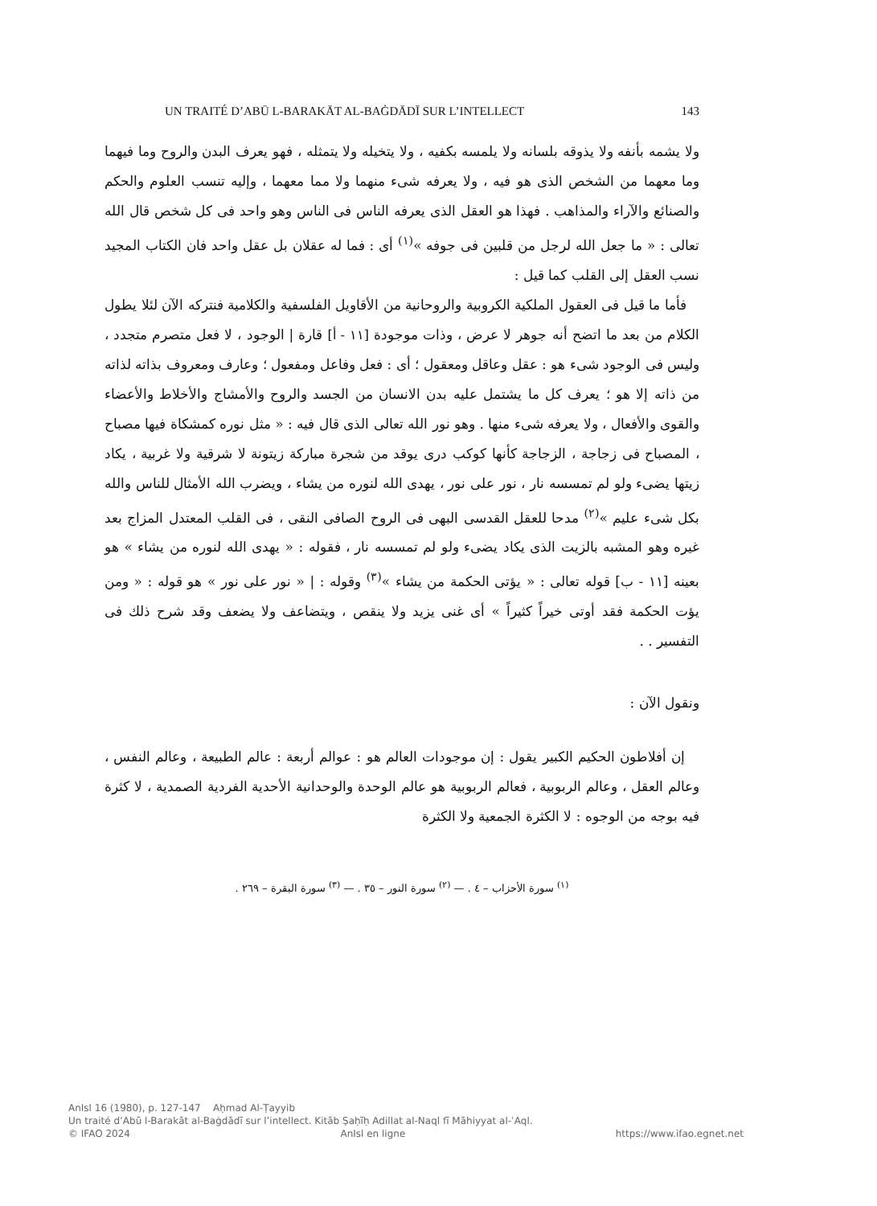UN TRAITÉ D’ABŪ L-BARAKĀT AL-BAĠDĀDĪ SUR L’INTELLECT 143
ولا يشمه بأنفه ولا يذوقه بلسانه ولا يلمسه بكفيه ، ولا يتخيله ولا يتمثله ، فهو يعرف البدن والروح وما فيهما وما معهما من الشخص الذى هو فيه ، ولا يعرفه شىء منهما ولا مما معهما ، وإليه تنسب العلوم والحكم والصنائع والآراء والمذاهب . فهذا هو العقل الذى يعرفه الناس فى الناس وهو واحد فى كل شخص قال الله تعالى : « ما جعل الله لرجل من قلبين فى جوفه »<sup>(١)</sup> أى : فما له عقلان بل عقل واحد فان الكتاب المجيد نسب العقل إلى القلب كما قيل :
فأما ما قيل فى العقول الملكية الكروبية والروحانية من الأقاويل الفلسفية والكلامية فنتركه الآن لئلا يطول الكلام من بعد ما اتضح أنه جوهر لا عرض ، وذات موجودة [١١ - أ] قارة | الوجود ، لا فعل متصرم متجدد ، وليس فى الوجود شىء هو : عقل وعاقل ومعقول ؛ أى : فعل وفاعل ومفعول ؛ وعارف ومعروف بذاته لذاته من ذاته إلا هو ؛ يعرف كل ما يشتمل عليه بدن الانسان من الجسد والروح والأمشاج والأخلاط والأعضاء والقوى والأفعال ، ولا يعرفه شىء منها . وهو نور الله تعالى الذى قال فيه : « مثل نوره كمشكاة فيها مصباح ، المصباح فى زجاجة ، الزجاجة كأنها كوكب درى يوقد من شجرة مباركة زيتونة لا شرقية ولا غربية ، يكاد زيتها يضىء ولو لم تمسسه نار ، نور على نور ، يهدى الله لنوره من يشاء ، ويضرب الله الأمثال للناس والله بكل شىء عليم »<sup>(٢)</sup> مدحا للعقل القدسى البهى فى الروح الصافى النقى ، فى القلب المعتدل المزاج بعد غيره وهو المشبه بالزيت الذى يكاد يضىء ولو لم تمسسه نار ، فقوله : « يهدى الله لنوره من يشاء » هو بعينه [١١ - ب] قوله تعالى : « يؤتى الحكمة من يشاء »<sup>(٣)</sup> وقوله : | « نور على نور » هو قوله : « ومن يؤت الحكمة فقد أوتى خيراً كثيراً » أى غنى يزيد ولا ينقص ، ويتضاعف ولا يضعف وقد شرح ذلك فى التفسير . .
ونقول الآن :
إن أفلاطون الحكيم الكبير يقول : إن موجودات العالم هو : عوالم أربعة : عالم الطبيعة ، وعالم النفس ، وعالم العقل ، وعالم الربوبية ، فعالم الربوبية هو عالم الوحدة والوحدانية الأحدية الفردية الصمدية ، لا كثرة فيه بوجه من الوجوه : لا الكثرة الجمعية ولا الكثرة
<sup>(١)</sup> سورة الأحزاب – ٤ . — <sup>(٢)</sup> سورة النور – ٣٥ . — <sup>(٣)</sup> سورة البقرة – ٢٦٩ .
AnIsl 16 (1980), p. 127-147 Aḥmad Al-Ṭayyib
Un traité d’Abū l-Barakāt al-Baġdādī sur l’intellect. Kitāb Ṣaḥīḥ Adillat al-Naql fī Māhiyyat al-ʿAql.
© IFAO 2024 AnIsl en ligne https://www.ifao.egnet.net